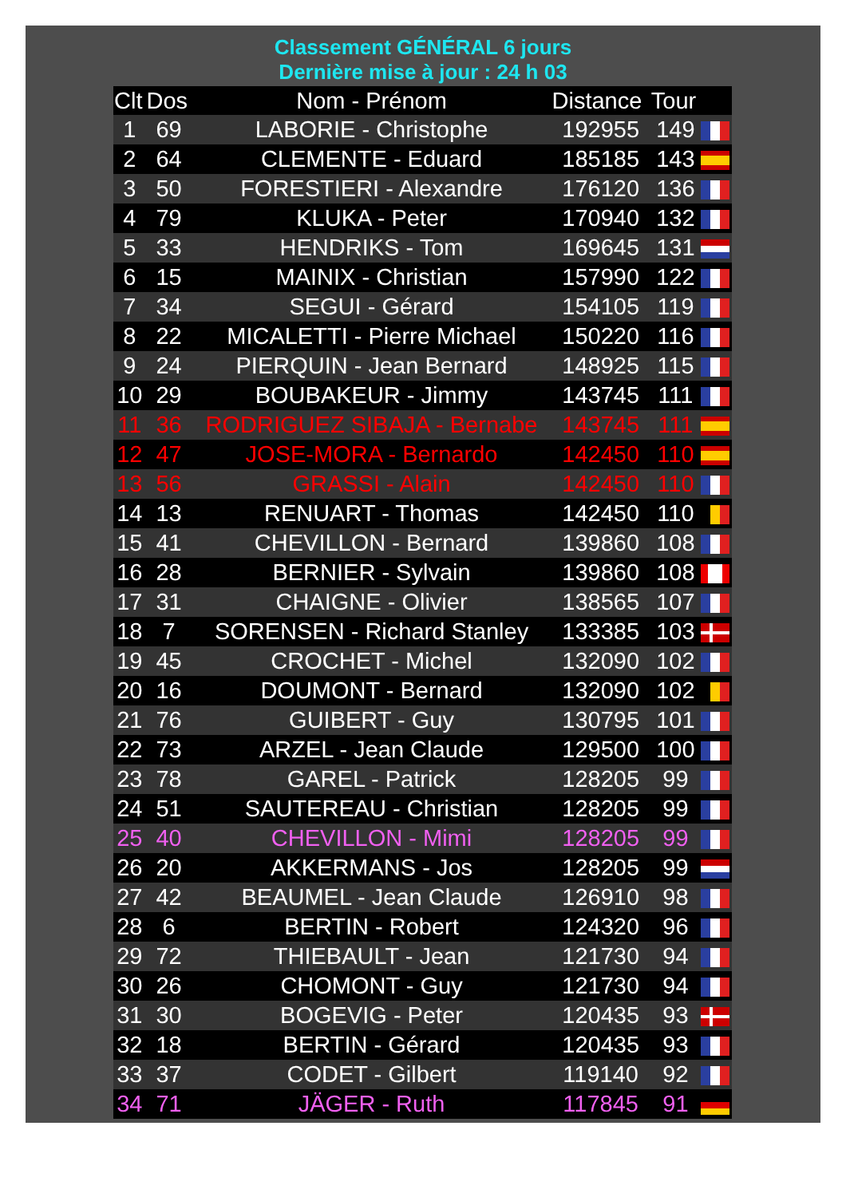Classement GÉNÉRAL 6 jours
Dernière mise à jour : 24 h 03
| Clt | Dos | Nom - Prénom | Distance | Tour | |
| --- | --- | --- | --- | --- | --- |
| 1 | 69 | LABORIE - Christophe | 192955 | 149 | |
| 2 | 64 | CLEMENTE - Eduard | 185185 | 143 | |
| 3 | 50 | FORESTIERI - Alexandre | 176120 | 136 | |
| 4 | 79 | KLUKA - Peter | 170940 | 132 | |
| 5 | 33 | HENDRIKS - Tom | 169645 | 131 | |
| 6 | 15 | MAINIX - Christian | 157990 | 122 | |
| 7 | 34 | SEGUI - Gérard | 154105 | 119 | |
| 8 | 22 | MICALETTI - Pierre Michael | 150220 | 116 | |
| 9 | 24 | PIERQUIN - Jean Bernard | 148925 | 115 | |
| 10 | 29 | BOUBAKEUR - Jimmy | 143745 | 111 | |
| 11 | 36 | RODRIGUEZ SIBAJA - Bernabe | 143745 | 111 | |
| 12 | 47 | JOSE-MORA - Bernardo | 142450 | 110 | |
| 13 | 56 | GRASSI - Alain | 142450 | 110 | |
| 14 | 13 | RENUART - Thomas | 142450 | 110 | |
| 15 | 41 | CHEVILLON - Bernard | 139860 | 108 | |
| 16 | 28 | BERNIER - Sylvain | 139860 | 108 | |
| 17 | 31 | CHAIGNE - Olivier | 138565 | 107 | |
| 18 | 7 | SORENSEN - Richard Stanley | 133385 | 103 | |
| 19 | 45 | CROCHET - Michel | 132090 | 102 | |
| 20 | 16 | DOUMONT - Bernard | 132090 | 102 | |
| 21 | 76 | GUIBERT - Guy | 130795 | 101 | |
| 22 | 73 | ARZEL - Jean Claude | 129500 | 100 | |
| 23 | 78 | GAREL - Patrick | 128205 | 99 | |
| 24 | 51 | SAUTEREAU - Christian | 128205 | 99 | |
| 25 | 40 | CHEVILLON - Mimi | 128205 | 99 | |
| 26 | 20 | AKKERMANS - Jos | 128205 | 99 | |
| 27 | 42 | BEAUMEL - Jean Claude | 126910 | 98 | |
| 28 | 6 | BERTIN - Robert | 124320 | 96 | |
| 29 | 72 | THIEBAULT - Jean | 121730 | 94 | |
| 30 | 26 | CHOMONT - Guy | 121730 | 94 | |
| 31 | 30 | BOGEVIG - Peter | 120435 | 93 | |
| 32 | 18 | BERTIN - Gérard | 120435 | 93 | |
| 33 | 37 | CODET - Gilbert | 119140 | 92 | |
| 34 | 71 | JÄGER - Ruth | 117845 | 91 | |